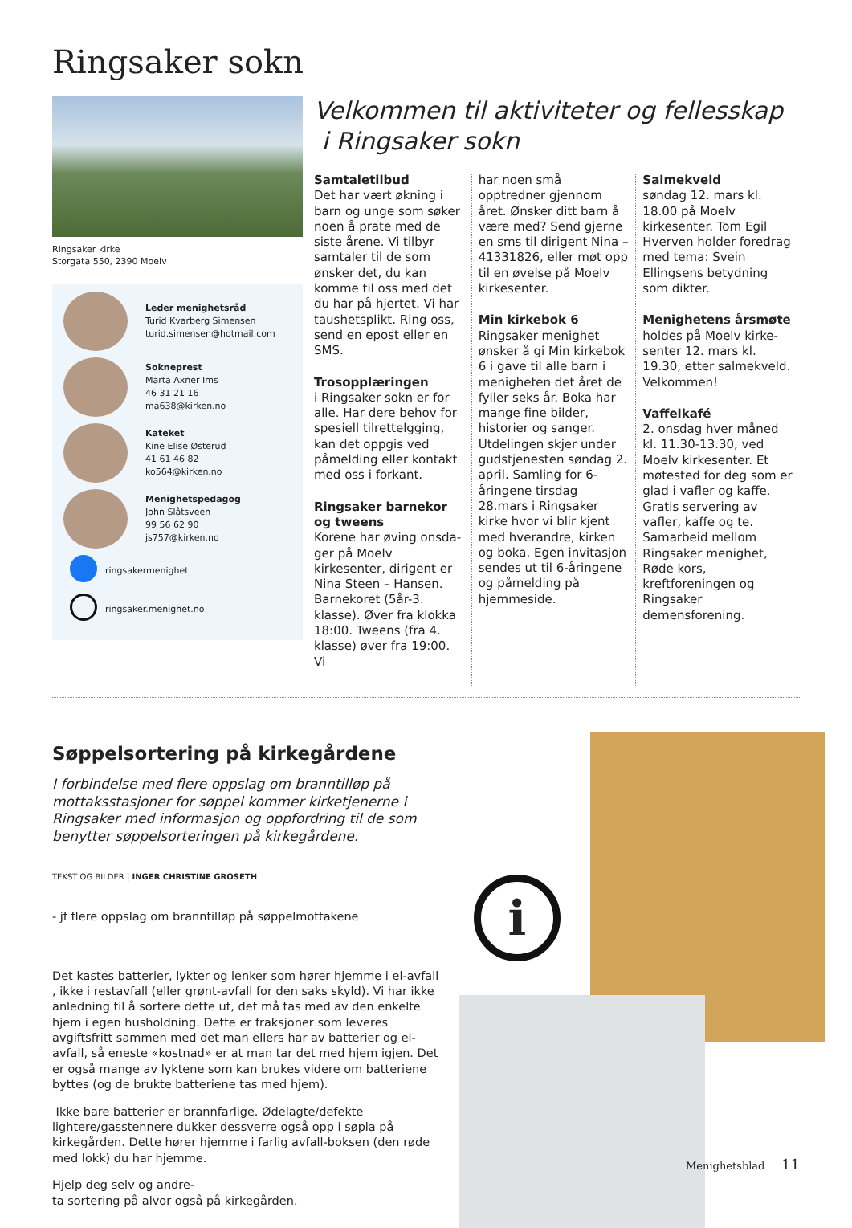Ringsaker sokn
Ringsaker kirke
Storgata 550, 2390 Moelv
Leder menighetsråd
Turid Kvarberg Simensen
turid.simensen@hotmail.com
Sokneprest
Marta Axner Ims
46 31 21 16
ma638@kirken.no
Kateket
Kine Elise Østerud
41 61 46 82
ko564@kirken.no
Menighetspedagog
John Slåtsveen
99 56 62 90
js757@kirken.no
ringsakermenighet
ringsaker.menighet.no
Velkommen til aktiviteter og fellesskap
i Ringsaker sokn
Samtaletilbud
Det har vært økning i barn og unge som søker noen å prate med de siste årene. Vi tilbyr samtaler til de som ønsker det, du kan komme til oss med det du har på hjertet. Vi har taus­hetsplikt. Ring oss, send en epost eller en SMS.
Trosopplæringen
i Ringsaker sokn er for alle. Har dere behov for spesiell tilrettelgging, kan det oppgis ved påmelding eller kontakt med oss i forkant.
Ringsaker barnekor og tweens
Korene har øving onsda­ger på Moelv kirkesenter, dirigent er Nina Steen – Hansen. Barnekoret (5år-3. klasse). Øver fra klokka 18:00. Tweens (fra 4. klasse) øver fra 19:00. Vi
har noen små opptredner gjennom året. Ønsker ditt barn å være med? Send gjerne en sms til dirigent Nina – 41331826, eller møt opp til en øvelse på Moelv kirkesenter.
Min kirkebok 6
Ringsaker menighet ønsker å gi Min kirkebok 6 i gave til alle barn i me­nigheten det året de fyller seks år. Boka har mange fine bilder, historier og sanger. Utdelingen skjer under gudstjenesten søndag 2. april. Samling for 6-åringene tirsdag 28.mars i Ringsaker kirke hvor vi blir kjent med hverandre, kirken og boka. Egen invitasjon sendes ut til 6-åringene og påmel­ding på hjemmeside.
Salmekveld
søndag 12. mars kl. 18.00 på Moelv kirkesenter. Tom Egil Hverven holder foredrag med tema: Svein Ellingsens betydning som dikter.
Menighetens årsmøte
holdes på Moelv kirke­senter 12. mars kl. 19.30, etter salmekveld. Velkommen!
Vaffelkafé
2. onsdag hver måned kl. 11.30-13.30, ved Moelv kirkesenter. Et møtested for deg som er glad i vafler og kaffe. Gratis servering av vafler, kaffe og te. Samarbeid mellom Ringsaker menighet, Røde kors, kreftforeningen og Ringsaker demensforening.
Søppelsortering på kirkegårdene
I forbindelse med flere oppslag om branntilløp på mottaksstasjoner for søppel kommer kirketjenerne i Ringsaker med informasjon og oppfordring til de som benytter søppelsorteringen på kirkegårdene.
TEKST OG BILDER | INGER CHRISTINE GROSETH
- jf flere oppslag om branntilløp på søppelmottakene
Det kastes batterier, lykter og lenker som hører hjemme i el-avfall , ikke i restavfall (eller grønt-avfall for den saks skyld). Vi har ikke anledning til å sortere dette ut, det må tas med av den enkelte hjem i egen husholdning. Dette er fraksjoner som leveres avgiftsfritt sammen med det man ellers har av batterier og el-avfall, så eneste «kostnad» er at man tar det med hjem igjen. Det er også mange av lyktene som kan brukes videre om batteriene byttes (og de brukte batteriene tas med hjem).
Ikke bare batterier er brannfarlige. Ødelagte/defekte lightere/gasstennere dukker dessverre også opp i søpla på kirkegården. Dette hører hjemme i farlig avfall-boksen (den røde med lokk) du har hjemme.
Hjelp deg selv og andre-
ta sortering på alvor også på kirkegården.
i
Menighetsblad 11